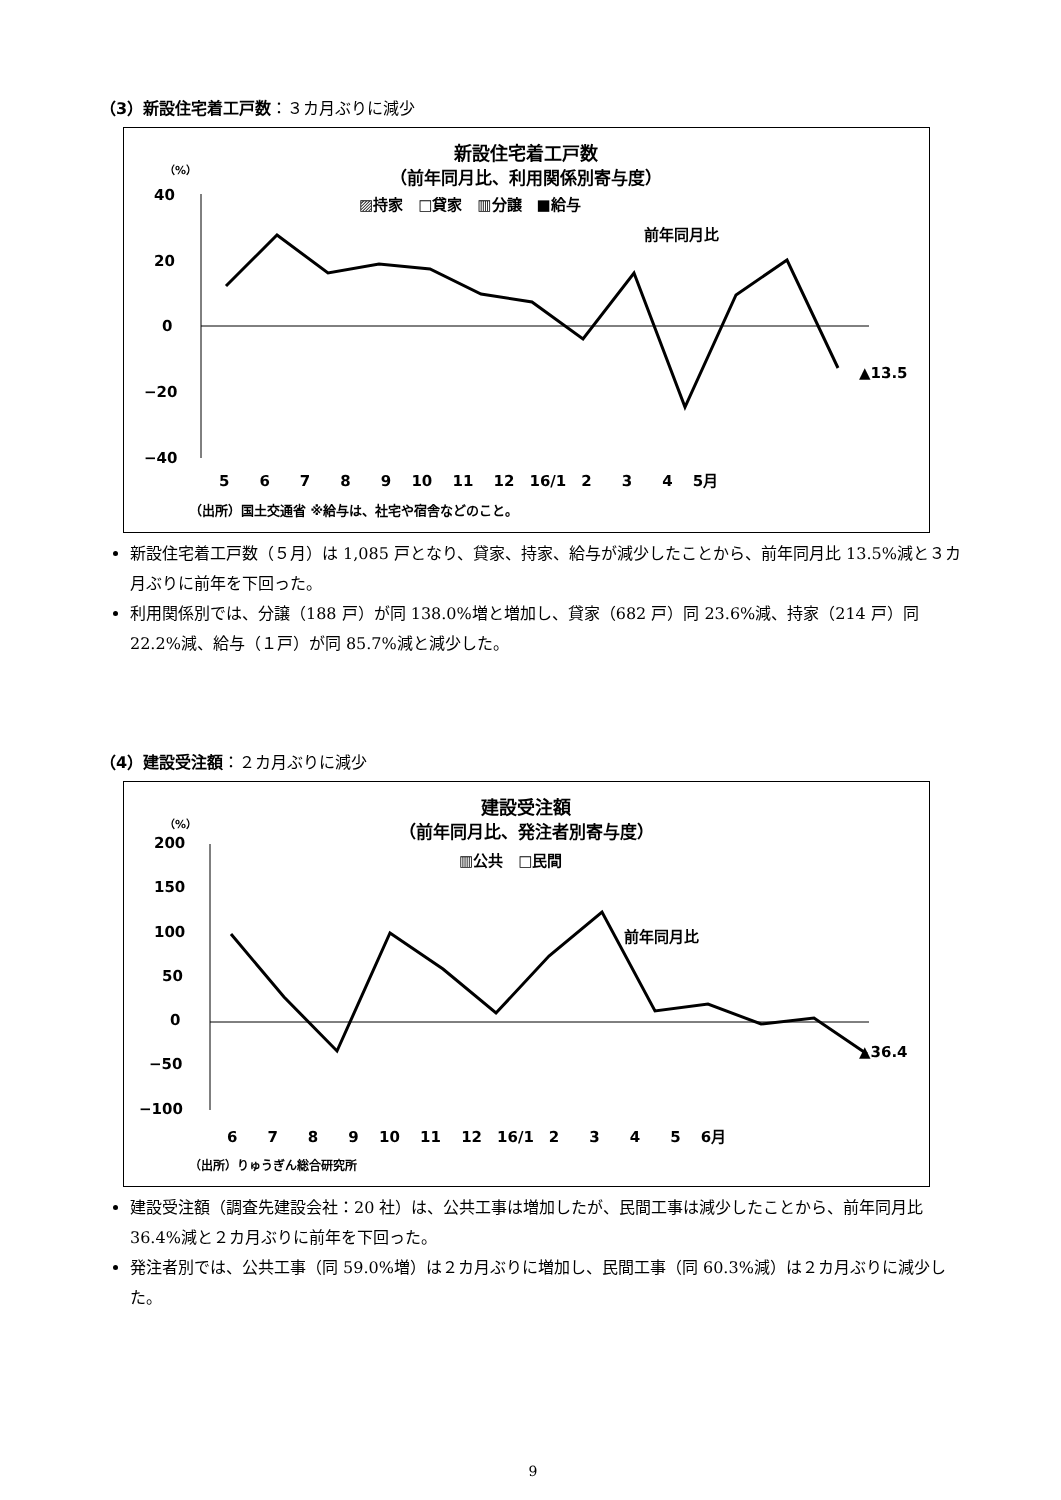（3）新設住宅着工戸数：３カ月ぶりに減少
新設住宅着工戸数
（前年同月比、利用関係別寄与度）
▨持家　□貸家　▥分譲　■給与
（%）
40
20
0
−20
−40
前年同月比
▲13.5
5　　6　　7　　8　　9　 10　 11　 12　16/1　2　　3　　4　 5月
（出所）国土交通省 ※給与は、社宅や宿舎などのこと。
新設住宅着工戸数（５月）は 1,085 戸となり、貸家、持家、給与が減少したことから、前年同月比 13.5%減と３カ月ぶりに前年を下回った。
利用関係別では、分譲（188 戸）が同 138.0%増と増加し、貸家（682 戸）同 23.6%減、持家（214 戸）同 22.2%減、給与（１戸）が同 85.7%減と減少した。
（4）建設受注額：２カ月ぶりに減少
建設受注額
（前年同月比、発注者別寄与度）
▥公共　□民間
（%）
200
150
100
50
0
−50
−100
前年同月比
▲36.4
6　　7　　8　　9　 10　 11　 12　16/1　2　　3　　4　　5　 6月
（出所）りゅうぎん総合研究所
建設受注額（調査先建設会社：20 社）は、公共工事は増加したが、民間工事は減少したことから、前年同月比 36.4%減と２カ月ぶりに前年を下回った。
発注者別では、公共工事（同 59.0%増）は２カ月ぶりに増加し、民間工事（同 60.3%減）は２カ月ぶりに減少した。
9